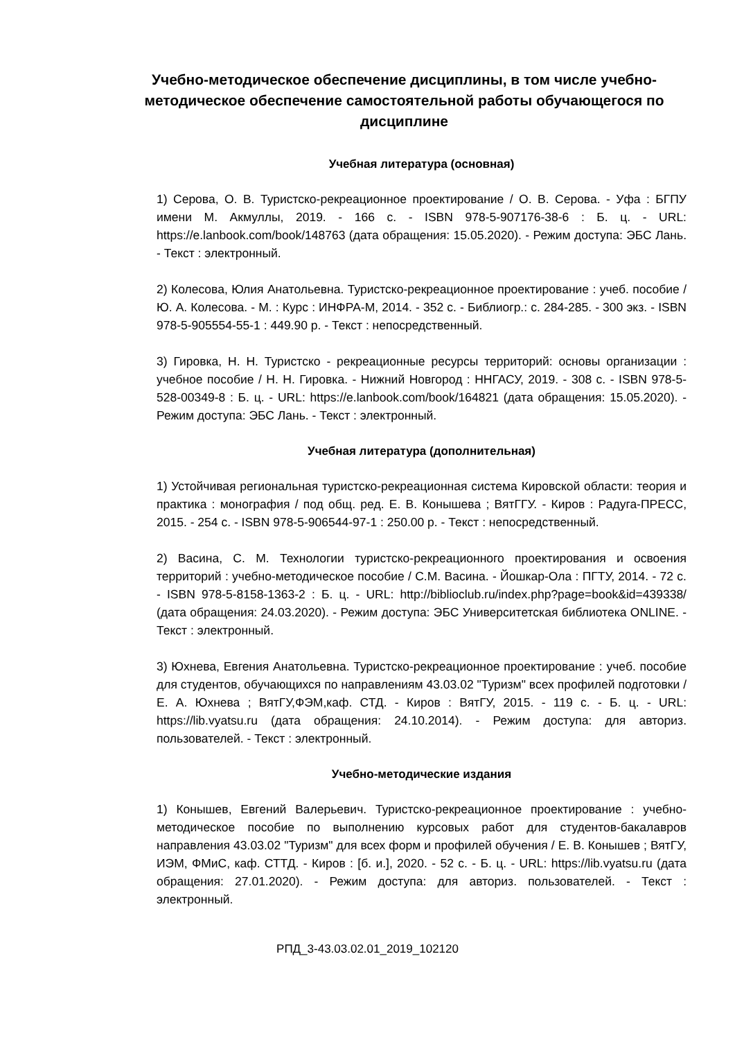Учебно-методическое обеспечение дисциплины, в том числе учебно-методическое обеспечение самостоятельной работы обучающегося по дисциплине
Учебная литература (основная)
1) Серова, О. В. Туристско-рекреационное проектирование / О. В. Серова. - Уфа : БГПУ имени М. Акмуллы, 2019. - 166 с. - ISBN 978-5-907176-38-6 : Б. ц. - URL: https://e.lanbook.com/book/148763 (дата обращения: 15.05.2020). - Режим доступа: ЭБС Лань. - Текст : электронный.
2) Колесова, Юлия Анатольевна. Туристско-рекреационное проектирование : учеб. пособие / Ю. А. Колесова. - М. : Курс : ИНФРА-М, 2014. - 352 с. - Библиогр.: с. 284-285. - 300 экз. - ISBN 978-5-905554-55-1 : 449.90 р. - Текст : непосредственный.
3) Гировка, Н. Н. Туристско - рекреационные ресурсы территорий: основы организации : учебное пособие / Н. Н. Гировка. - Нижний Новгород : ННГАСУ, 2019. - 308 с. - ISBN 978-5-528-00349-8 : Б. ц. - URL: https://e.lanbook.com/book/164821 (дата обращения: 15.05.2020). - Режим доступа: ЭБС Лань. - Текст : электронный.
Учебная литература (дополнительная)
1) Устойчивая региональная туристско-рекреационная система Кировской области: теория и практика : монография / под общ. ред. Е. В. Конышева ; ВятГГУ. - Киров : Радуга-ПРЕСС, 2015. - 254 с. - ISBN 978-5-906544-97-1 : 250.00 р. - Текст : непосредственный.
2) Васина, С. М. Технологии туристско-рекреационного проектирования и освоения территорий : учебно-методическое пособие / С.М. Васина. - Йошкар-Ола : ПГТУ, 2014. - 72 с. - ISBN 978-5-8158-1363-2 : Б. ц. - URL: http://biblioclub.ru/index.php?page=book&id=439338/ (дата обращения: 24.03.2020). - Режим доступа: ЭБС Университетская библиотека ONLINE. - Текст : электронный.
3) Юхнева, Евгения Анатольевна. Туристско-рекреационное проектирование : учеб. пособие для студентов, обучающихся по направлениям 43.03.02 "Туризм" всех профилей подготовки / Е. А. Юхнева ; ВятГУ,ФЭМ,каф. СТД. - Киров : ВятГУ, 2015. - 119 с. - Б. ц. - URL: https://lib.vyatsu.ru (дата обращения: 24.10.2014). - Режим доступа: для авториз. пользователей. - Текст : электронный.
Учебно-методические издания
1) Конышев, Евгений Валерьевич. Туристско-рекреационное проектирование : учебно-методическое пособие по выполнению курсовых работ для студентов-бакалавров направления 43.03.02 "Туризм" для всех форм и профилей обучения / Е. В. Конышев ; ВятГУ, ИЭМ, ФМиС, каф. СТТД. - Киров : [б. и.], 2020. - 52 с. - Б. ц. - URL: https://lib.vyatsu.ru (дата обращения: 27.01.2020). - Режим доступа: для авториз. пользователей. - Текст : электронный.
РПД_3-43.03.02.01_2019_102120